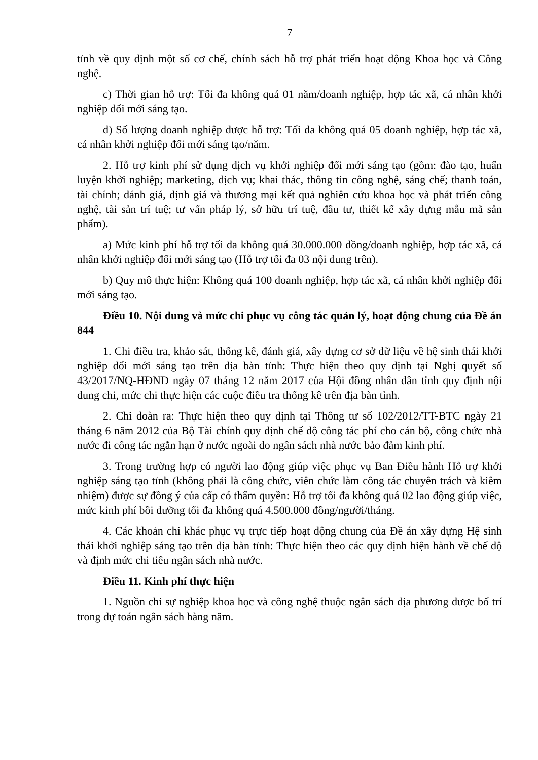7
tỉnh về quy định một số cơ chế, chính sách hỗ trợ phát triển hoạt động Khoa học và Công nghệ.
c) Thời gian hỗ trợ: Tối đa không quá 01 năm/doanh nghiệp, hợp tác xã, cá nhân khởi nghiệp đổi mới sáng tạo.
d) Số lượng doanh nghiệp được hỗ trợ: Tối đa không quá 05 doanh nghiệp, hợp tác xã, cá nhân khởi nghiệp đổi mới sáng tạo/năm.
2. Hỗ trợ kinh phí sử dụng dịch vụ khởi nghiệp đổi mới sáng tạo (gồm: đào tạo, huấn luyện khởi nghiệp; marketing, dịch vụ; khai thác, thông tin công nghệ, sáng chế; thanh toán, tài chính; đánh giá, định giá và thương mại kết quả nghiên cứu khoa học và phát triển công nghệ, tài sản trí tuệ; tư vấn pháp lý, sở hữu trí tuệ, đầu tư, thiết kế xây dựng mẫu mã sản phẩm).
a) Mức kinh phí hỗ trợ tối đa không quá 30.000.000 đồng/doanh nghiệp, hợp tác xã, cá nhân khởi nghiệp đổi mới sáng tạo (Hỗ trợ tối đa 03 nội dung trên).
b) Quy mô thực hiện: Không quá 100 doanh nghiệp, hợp tác xã, cá nhân khởi nghiệp đổi mới sáng tạo.
Điều 10. Nội dung và mức chi phục vụ công tác quản lý, hoạt động chung của Đề án 844
1. Chi điều tra, khảo sát, thống kê, đánh giá, xây dựng cơ sở dữ liệu về hệ sinh thái khởi nghiệp đổi mới sáng tạo trên địa bàn tỉnh: Thực hiện theo quy định tại Nghị quyết số 43/2017/NQ-HĐND ngày 07 tháng 12 năm 2017 của Hội đồng nhân dân tỉnh quy định nội dung chi, mức chi thực hiện các cuộc điều tra thống kê trên địa bàn tỉnh.
2. Chi đoàn ra: Thực hiện theo quy định tại Thông tư số 102/2012/TT-BTC ngày 21 tháng 6 năm 2012 của Bộ Tài chính quy định chế độ công tác phí cho cán bộ, công chức nhà nước đi công tác ngắn hạn ở nước ngoài do ngân sách nhà nước bảo đảm kinh phí.
3. Trong trường hợp có người lao động giúp việc phục vụ Ban Điều hành Hỗ trợ khởi nghiệp sáng tạo tỉnh (không phải là công chức, viên chức làm công tác chuyên trách và kiêm nhiệm) được sự đồng ý của cấp có thẩm quyền: Hỗ trợ tối đa không quá 02 lao động giúp việc, mức kinh phí bồi dưỡng tối đa không quá 4.500.000 đồng/người/tháng.
4. Các khoản chi khác phục vụ trực tiếp hoạt động chung của Đề án xây dựng Hệ sinh thái khởi nghiệp sáng tạo trên địa bàn tỉnh: Thực hiện theo các quy định hiện hành về chế độ và định mức chi tiêu ngân sách nhà nước.
Điều 11. Kinh phí thực hiện
1. Nguồn chi sự nghiệp khoa học và công nghệ thuộc ngân sách địa phương được bố trí trong dự toán ngân sách hàng năm.